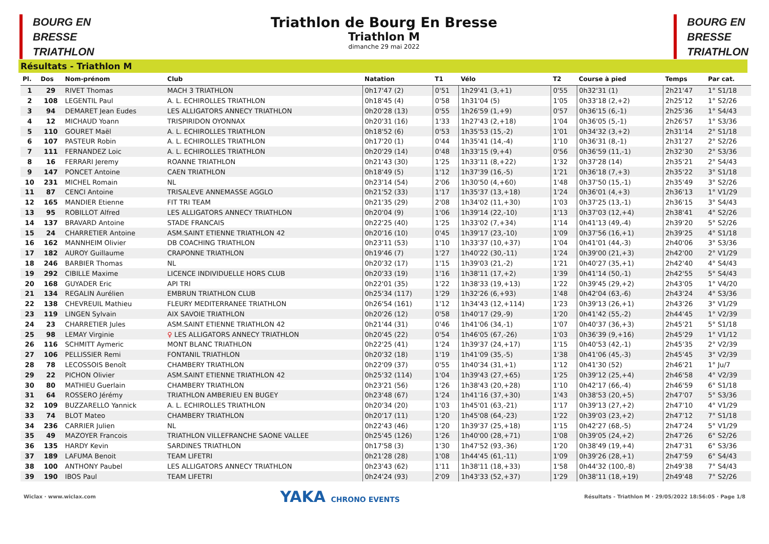BOURG EN
BRESSE
TRIATHLON
Triathlon de Bourg En Bresse
Triathlon M
dimanche 29 mai 2022
BOURG EN
BRESSE
TRIATHLON
Résultats - Triathlon M
| Pl. | Dos | Nom-prénom | Club | Natation | T1 | Vélo | T2 | Course à pied | Temps | Par cat. |
| --- | --- | --- | --- | --- | --- | --- | --- | --- | --- | --- |
| 1 | 29 | RIVET Thomas | MACH 3 TRIATHLON | 0h17'47 (2) | 0'51 | 1h29'41 (3,+1) | 0'55 | 0h32'31 (1) | 2h21'47 | 1° S1/18 |
| 2 | 108 | LEGENTIL Paul | A. L. ECHIROLLES TRIATHLON | 0h18'45 (4) | 0'58 | 1h31'04 (5) | 1'05 | 0h33'18 (2,+2) | 2h25'12 | 1° S2/26 |
| 3 | 94 | DEMARET Jean Eudes | LES ALLIGATORS ANNECY TRIATHLON | 0h20'28 (13) | 0'55 | 1h26'59 (1,+9) | 0'57 | 0h36'15 (6,-1) | 2h25'36 | 1° S4/43 |
| 4 | 12 | MICHAUD Yoann | TRISPIRIDON OYONNAX | 0h20'31 (16) | 1'33 | 1h27'43 (2,+18) | 1'04 | 0h36'05 (5,-1) | 2h26'57 | 1° S3/36 |
| 5 | 110 | GOURET Maël | A. L. ECHIROLLES TRIATHLON | 0h18'52 (6) | 0'53 | 1h35'53 (15,-2) | 1'01 | 0h34'32 (3,+2) | 2h31'14 | 2° S1/18 |
| 6 | 107 | PASTEUR Robin | A. L. ECHIROLLES TRIATHLON | 0h17'20 (1) | 0'44 | 1h35'41 (14,-4) | 1'10 | 0h36'31 (8,-1) | 2h31'27 | 2° S2/26 |
| 7 | 111 | FERNANDEZ Loic | A. L. ECHIROLLES TRIATHLON | 0h20'29 (14) | 0'48 | 1h33'15 (9,+4) | 0'56 | 0h36'59 (11,-1) | 2h32'30 | 2° S3/36 |
| 8 | 16 | FERRARI Jeremy | ROANNE TRIATHLON | 0h21'43 (30) | 1'25 | 1h33'11 (8,+22) | 1'32 | 0h37'28 (14) | 2h35'21 | 2° S4/43 |
| 9 | 147 | PONCET Antoine | CAEN TRIATHLON | 0h18'49 (5) | 1'12 | 1h37'39 (16,-5) | 1'21 | 0h36'18 (7,+3) | 2h35'22 | 3° S1/18 |
| 10 | 231 | MICHEL Romain | NL | 0h23'14 (54) | 2'06 | 1h30'50 (4,+60) | 1'48 | 0h37'50 (15,-1) | 2h35'49 | 3° S2/26 |
| 11 | 87 | CENCI Antoine | TRISALEVE ANNEMASSE AGGLO | 0h21'52 (33) | 1'17 | 1h35'37 (13,+18) | 1'24 | 0h36'01 (4,+3) | 2h36'13 | 1° V1/29 |
| 12 | 165 | MANDIER Etienne | FIT TRI TEAM | 0h21'35 (29) | 2'08 | 1h34'02 (11,+30) | 1'03 | 0h37'25 (13,-1) | 2h36'15 | 3° S4/43 |
| 13 | 95 | ROBILLOT Alfred | LES ALLIGATORS ANNECY TRIATHLON | 0h20'04 (9) | 1'06 | 1h39'14 (22,-10) | 1'13 | 0h37'03 (12,+4) | 2h38'41 | 4° S2/26 |
| 14 | 137 | BRAVARD Antoine | STADE FRANCAIS | 0h22'25 (40) | 1'25 | 1h33'02 (7,+34) | 1'14 | 0h41'13 (49,-4) | 2h39'20 | 5° S2/26 |
| 15 | 24 | CHARRETIER Antoine | ASM.SAINT ETIENNE TRIATHLON 42 | 0h20'16 (10) | 0'45 | 1h39'17 (23,-10) | 1'09 | 0h37'56 (16,+1) | 2h39'25 | 4° S1/18 |
| 16 | 162 | MANNHEIM Olivier | DB COACHING TRIATHLON | 0h23'11 (53) | 1'10 | 1h33'37 (10,+37) | 1'04 | 0h41'01 (44,-3) | 2h40'06 | 3° S3/36 |
| 17 | 182 | AUROY Guillaume | CRAPONNE TRIATHLON | 0h19'46 (7) | 1'27 | 1h40'22 (30,-11) | 1'24 | 0h39'00 (21,+3) | 2h42'00 | 2° V1/29 |
| 18 | 246 | BARBIER Thomas | NL | 0h20'32 (17) | 1'15 | 1h39'03 (21,-2) | 1'21 | 0h40'27 (35,+1) | 2h42'40 | 4° S4/43 |
| 19 | 292 | CIBILLE Maxime | LICENCE INDIVIDUELLE HORS CLUB | 0h20'33 (19) | 1'16 | 1h38'11 (17,+2) | 1'39 | 0h41'14 (50,-1) | 2h42'55 | 5° S4/43 |
| 20 | 168 | GUYADER Eric | API TRI | 0h22'01 (35) | 1'22 | 1h38'33 (19,+13) | 1'22 | 0h39'45 (29,+2) | 2h43'05 | 1° V4/20 |
| 21 | 134 | REGALIN Aurélien | EMBRUN TRIATHLON CLUB | 0h25'34 (117) | 1'29 | 1h32'26 (6,+93) | 1'48 | 0h42'04 (63,-6) | 2h43'24 | 4° S3/36 |
| 22 | 138 | CHEVREUIL Mathieu | FLEURY MEDITERRANEE TRIATHLON | 0h26'54 (161) | 1'12 | 1h34'43 (12,+114) | 1'23 | 0h39'13 (26,+1) | 2h43'26 | 3° V1/29 |
| 23 | 119 | LINGEN Sylvain | AIX SAVOIE TRIATHLON | 0h20'26 (12) | 0'58 | 1h40'17 (29,-9) | 1'20 | 0h41'42 (55,-2) | 2h44'45 | 1° V2/39 |
| 24 | 23 | CHARRETIER Jules | ASM.SAINT ETIENNE TRIATHLON 42 | 0h21'44 (31) | 0'46 | 1h41'06 (34,-1) | 1'07 | 0h40'37 (36,+3) | 2h45'21 | 5° S1/18 |
| 25 | 98 | LEMAY Virginie | ♀ LES ALLIGATORS ANNECY TRIATHLON | 0h20'45 (22) | 0'54 | 1h46'05 (67,-26) | 1'03 | 0h36'39 (9,+16) | 2h45'29 | 1° V1/12 |
| 26 | 116 | SCHMITT Aymeric | MONT BLANC TRIATHLON | 0h22'25 (41) | 1'24 | 1h39'37 (24,+17) | 1'15 | 0h40'53 (42,-1) | 2h45'35 | 2° V2/39 |
| 27 | 106 | PELLISSIER Remi | FONTANIL TRIATHLON | 0h20'32 (18) | 1'19 | 1h41'09 (35,-5) | 1'38 | 0h41'06 (45,-3) | 2h45'45 | 3° V2/39 |
| 28 | 78 | LECOSSOIS Benoît | CHAMBERY TRIATHLON | 0h22'09 (37) | 0'55 | 1h40'34 (31,+1) | 1'12 | 0h41'30 (52) | 2h46'21 | 1° Ju/7 |
| 29 | 22 | PICHON Olivier | ASM.SAINT ETIENNE TRIATHLON 42 | 0h25'32 (114) | 1'04 | 1h39'43 (27,+65) | 1'25 | 0h39'12 (25,+4) | 2h46'58 | 4° V2/39 |
| 30 | 80 | MATHIEU Guerlain | CHAMBERY TRIATHLON | 0h23'21 (56) | 1'26 | 1h38'43 (20,+28) | 1'10 | 0h42'17 (66,-4) | 2h46'59 | 6° S1/18 |
| 31 | 64 | ROSSERO Jérémy | TRIATHLON AMBERIEU EN BUGEY | 0h23'48 (67) | 1'24 | 1h41'16 (37,+30) | 1'43 | 0h38'53 (20,+5) | 2h47'07 | 5° S3/36 |
| 32 | 109 | BUZZARELLO Yannick | A. L. ECHIROLLES TRIATHLON | 0h20'34 (20) | 1'03 | 1h45'01 (63,-21) | 1'17 | 0h39'13 (27,+2) | 2h47'10 | 4° V1/29 |
| 33 | 74 | BLOT Mateo | CHAMBERY TRIATHLON | 0h20'17 (11) | 1'20 | 1h45'08 (64,-23) | 1'22 | 0h39'03 (23,+2) | 2h47'12 | 7° S1/18 |
| 34 | 236 | CARRIER Julien | NL | 0h22'43 (46) | 1'20 | 1h39'37 (25,+18) | 1'15 | 0h42'27 (68,-5) | 2h47'24 | 5° V1/29 |
| 35 | 49 | MAZOYER Francois | TRIATHLON VILLEFRANCHE SAONE VALLEE | 0h25'45 (126) | 1'26 | 1h40'00 (28,+71) | 1'08 | 0h39'05 (24,+2) | 2h47'26 | 6° S2/26 |
| 36 | 135 | HARDY Kevin | SARDINES TRIATHLON | 0h17'58 (3) | 1'30 | 1h47'52 (93,-36) | 1'20 | 0h38'49 (19,+4) | 2h47'31 | 6° S3/36 |
| 37 | 189 | LAFUMA Benoit | TEAM LIFETRI | 0h21'28 (28) | 1'08 | 1h44'45 (61,-11) | 1'09 | 0h39'26 (28,+1) | 2h47'59 | 6° S4/43 |
| 38 | 100 | ANTHONY Paubel | LES ALLIGATORS ANNECY TRIATHLON | 0h23'43 (62) | 1'11 | 1h38'11 (18,+33) | 1'58 | 0h44'32 (100,-8) | 2h49'38 | 7° S4/43 |
| 39 | 190 | IBOS Paul | TEAM LIFETRI | 0h24'24 (93) | 2'09 | 1h43'33 (52,+37) | 1'29 | 0h38'11 (18,+19) | 2h49'48 | 7° S2/26 |
Wiclax · www.wiclax.com YAKA CHRONO EVENTS Résultats - Triathlon M · 29/05/2022 18:56:05 · Page 1/8